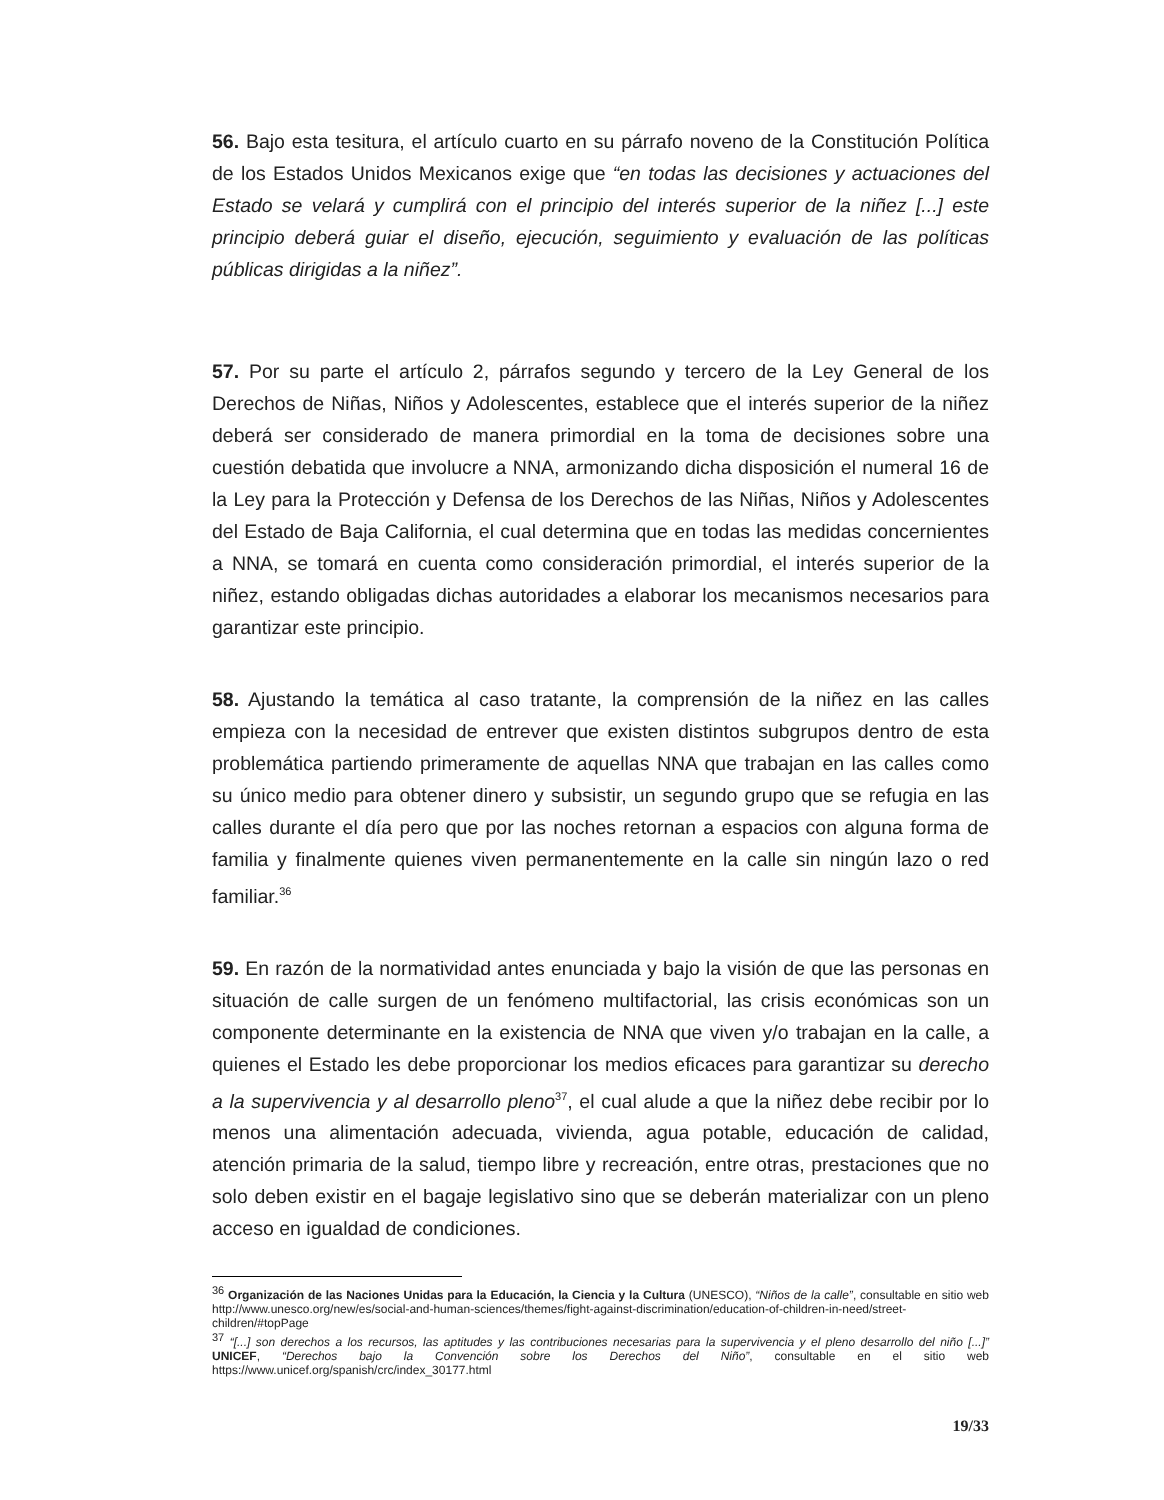56. Bajo esta tesitura, el artículo cuarto en su párrafo noveno de la Constitución Política de los Estados Unidos Mexicanos exige que “en todas las decisiones y actuaciones del Estado se velará y cumplirá con el principio del interés superior de la niñez [...] este principio deberá guiar el diseño, ejecución, seguimiento y evaluación de las políticas públicas dirigidas a la niñez”.
57. Por su parte el artículo 2, párrafos segundo y tercero de la Ley General de los Derechos de Niñas, Niños y Adolescentes, establece que el interés superior de la niñez deberá ser considerado de manera primordial en la toma de decisiones sobre una cuestión debatida que involucre a NNA, armonizando dicha disposición el numeral 16 de la Ley para la Protección y Defensa de los Derechos de las Niñas, Niños y Adolescentes del Estado de Baja California, el cual determina que en todas las medidas concernientes a NNA, se tomará en cuenta como consideración primordial, el interés superior de la niñez, estando obligadas dichas autoridades a elaborar los mecanismos necesarios para garantizar este principio.
58. Ajustando la temática al caso tratante, la comprensión de la niñez en las calles empieza con la necesidad de entrever que existen distintos subgrupos dentro de esta problemática partiendo primeramente de aquellas NNA que trabajan en las calles como su único medio para obtener dinero y subsistir, un segundo grupo que se refugia en las calles durante el día pero que por las noches retornan a espacios con alguna forma de familia y finalmente quienes viven permanentemente en la calle sin ningún lazo o red familiar.<sup>36</sup>
59. En razón de la normatividad antes enunciada y bajo la visión de que las personas en situación de calle surgen de un fenómeno multifactorial, las crisis económicas son un componente determinante en la existencia de NNA que viven y/o trabajan en la calle, a quienes el Estado les debe proporcionar los medios eficaces para garantizar su derecho a la supervivencia y al desarrollo pleno<sup>37</sup>, el cual alude a que la niñez debe recibir por lo menos una alimentación adecuada, vivienda, agua potable, educación de calidad, atención primaria de la salud, tiempo libre y recreación, entre otras, prestaciones que no solo deben existir en el bagaje legislativo sino que se deberán materializar con un pleno acceso en igualdad de condiciones.
<sup>36</sup> Organización de las Naciones Unidas para la Educación, la Ciencia y la Cultura (UNESCO), “Niños de la calle”, consultable en sitio web http://www.unesco.org/new/es/social-and-human-sciences/themes/fight-against-discrimination/education-of-children-in-need/street-children/#topPage
<sup>37</sup> “[...] son derechos a los recursos, las aptitudes y las contribuciones necesarias para la supervivencia y el pleno desarrollo del niño [...]” UNICEF, “Derechos bajo la Convención sobre los Derechos del Niño”, consultable en el sitio web https://www.unicef.org/spanish/crc/index_30177.html
19/33